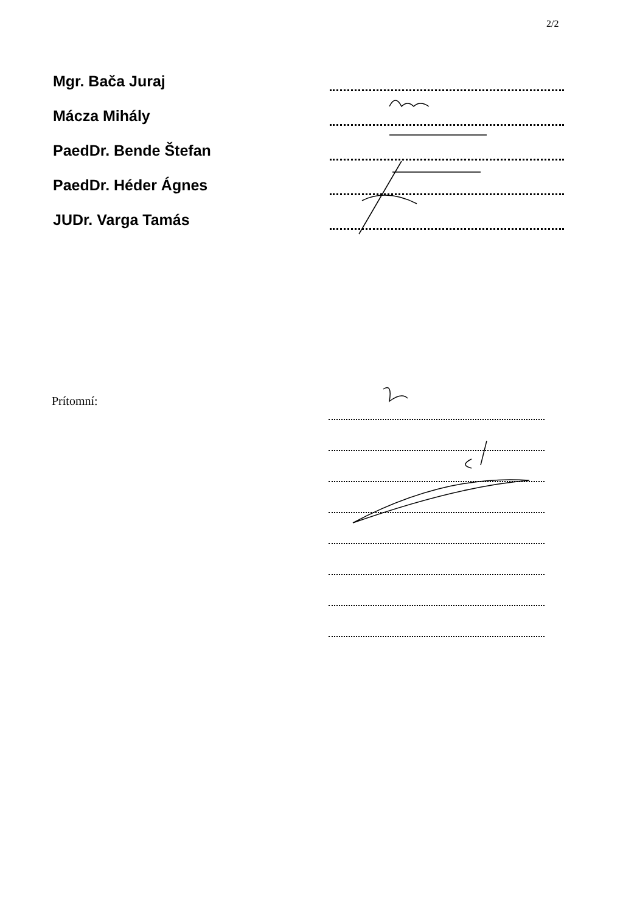2/2
Mgr. Bača Juraj
Mácza Mihály
PaedDr. Bende Štefan
PaedDr. Héder Ágnes
JUDr. Varga Tamás
Prítomní: